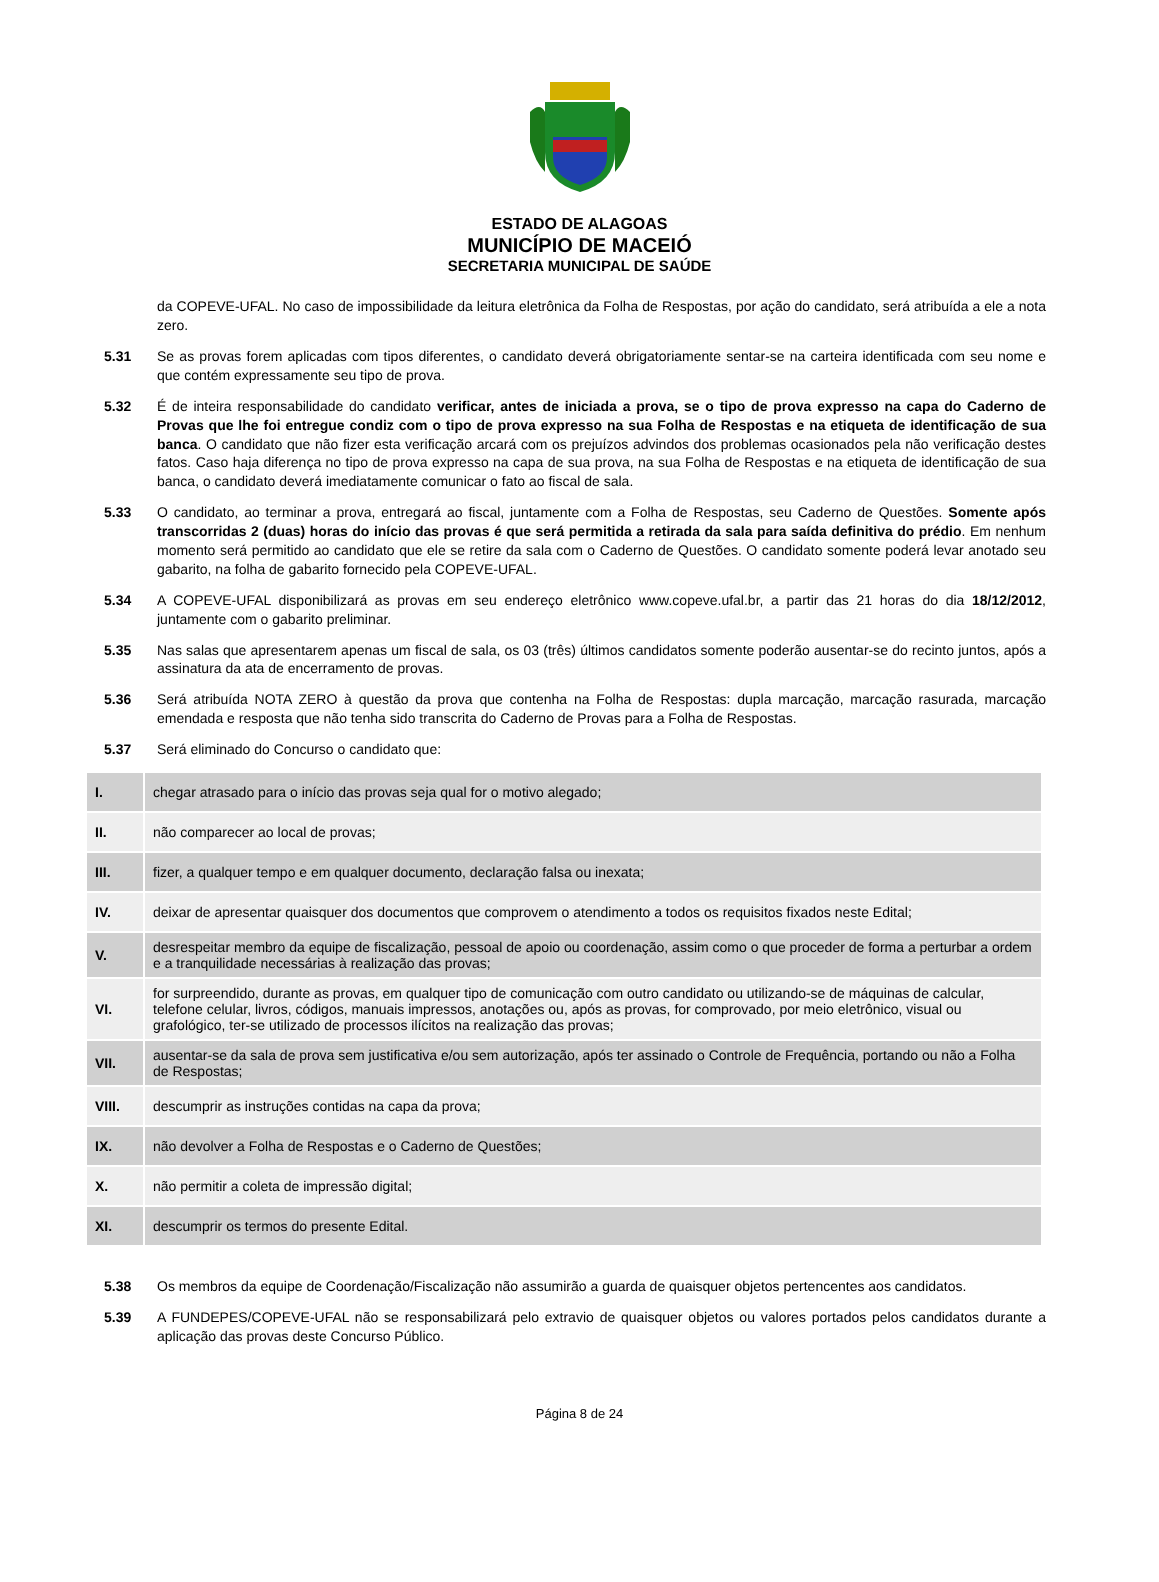ESTADO DE ALAGOAS
MUNICÍPIO DE MACEIÓ
SECRETARIA MUNICIPAL DE SAÚDE
da COPEVE-UFAL. No caso de impossibilidade da leitura eletrônica da Folha de Respostas, por ação do candidato, será atribuída a ele a nota zero.
5.31 Se as provas forem aplicadas com tipos diferentes, o candidato deverá obrigatoriamente sentar-se na carteira identificada com seu nome e que contém expressamente seu tipo de prova.
5.32 É de inteira responsabilidade do candidato verificar, antes de iniciada a prova, se o tipo de prova expresso na capa do Caderno de Provas que lhe foi entregue condiz com o tipo de prova expresso na sua Folha de Respostas e na etiqueta de identificação de sua banca. O candidato que não fizer esta verificação arcará com os prejuízos advindos dos problemas ocasionados pela não verificação destes fatos. Caso haja diferença no tipo de prova expresso na capa de sua prova, na sua Folha de Respostas e na etiqueta de identificação de sua banca, o candidato deverá imediatamente comunicar o fato ao fiscal de sala.
5.33 O candidato, ao terminar a prova, entregará ao fiscal, juntamente com a Folha de Respostas, seu Caderno de Questões. Somente após transcorridas 2 (duas) horas do início das provas é que será permitida a retirada da sala para saída definitiva do prédio. Em nenhum momento será permitido ao candidato que ele se retire da sala com o Caderno de Questões. O candidato somente poderá levar anotado seu gabarito, na folha de gabarito fornecido pela COPEVE-UFAL.
5.34 A COPEVE-UFAL disponibilizará as provas em seu endereço eletrônico www.copeve.ufal.br, a partir das 21 horas do dia 18/12/2012, juntamente com o gabarito preliminar.
5.35 Nas salas que apresentarem apenas um fiscal de sala, os 03 (três) últimos candidatos somente poderão ausentar-se do recinto juntos, após a assinatura da ata de encerramento de provas.
5.36 Será atribuída NOTA ZERO à questão da prova que contenha na Folha de Respostas: dupla marcação, marcação rasurada, marcação emendada e resposta que não tenha sido transcrita do Caderno de Provas para a Folha de Respostas.
5.37 Será eliminado do Concurso o candidato que:
| I. | chegar atrasado para o início das provas seja qual for o motivo alegado; |
| II. | não comparecer ao local de provas; |
| III. | fizer, a qualquer tempo e em qualquer documento, declaração falsa ou inexata; |
| IV. | deixar de apresentar quaisquer dos documentos que comprovem o atendimento a todos os requisitos fixados neste Edital; |
| V. | desrespeitar membro da equipe de fiscalização, pessoal de apoio ou coordenação, assim como o que proceder de forma a perturbar a ordem e a tranquilidade necessárias à realização das provas; |
| VI. | for surpreendido, durante as provas, em qualquer tipo de comunicação com outro candidato ou utilizando-se de máquinas de calcular, telefone celular, livros, códigos, manuais impressos, anotações ou, após as provas, for comprovado, por meio eletrônico, visual ou grafológico, ter-se utilizado de processos ilícitos na realização das provas; |
| VII. | ausentar-se da sala de prova sem justificativa e/ou sem autorização, após ter assinado o Controle de Frequência, portando ou não a Folha de Respostas; |
| VIII. | descumprir as instruções contidas na capa da prova; |
| IX. | não devolver a Folha de Respostas e o Caderno de Questões; |
| X. | não permitir a coleta de impressão digital; |
| XI. | descumprir os termos do presente Edital. |
5.38 Os membros da equipe de Coordenação/Fiscalização não assumirão a guarda de quaisquer objetos pertencentes aos candidatos.
5.39 A FUNDEPES/COPEVE-UFAL não se responsabilizará pelo extravio de quaisquer objetos ou valores portados pelos candidatos durante a aplicação das provas deste Concurso Público.
Página 8 de 24